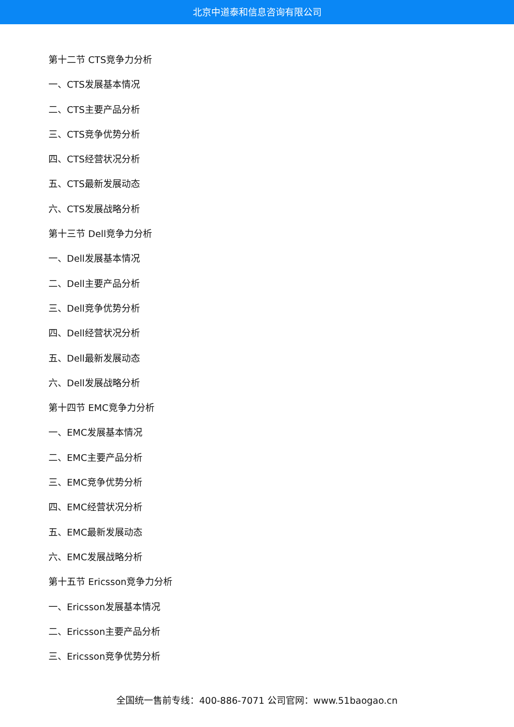北京中道泰和信息咨询有限公司
第十二节 CTS竞争力分析
一、CTS发展基本情况
二、CTS主要产品分析
三、CTS竞争优势分析
四、CTS经营状况分析
五、CTS最新发展动态
六、CTS发展战略分析
第十三节 Dell竞争力分析
一、Dell发展基本情况
二、Dell主要产品分析
三、Dell竞争优势分析
四、Dell经营状况分析
五、Dell最新发展动态
六、Dell发展战略分析
第十四节 EMC竞争力分析
一、EMC发展基本情况
二、EMC主要产品分析
三、EMC竞争优势分析
四、EMC经营状况分析
五、EMC最新发展动态
六、EMC发展战略分析
第十五节 Ericsson竞争力分析
一、Ericsson发展基本情况
二、Ericsson主要产品分析
三、Ericsson竞争优势分析
全国统一售前专线：400-886-7071 公司官网：www.51baogao.cn